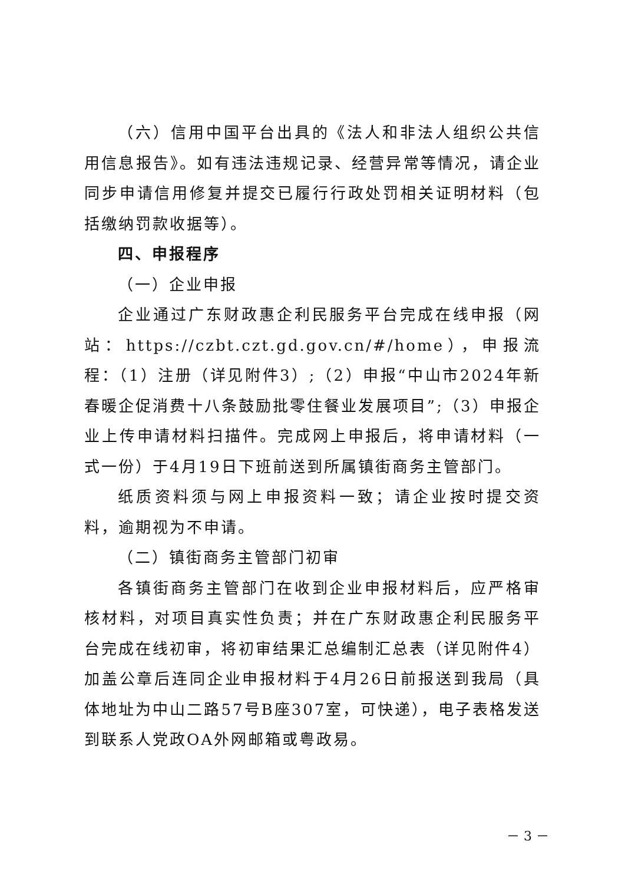（六）信用中国平台出具的《法人和非法人组织公共信用信息报告》。如有违法违规记录、经营异常等情况，请企业同步申请信用修复并提交已履行行政处罚相关证明材料（包括缴纳罚款收据等）。
四、申报程序
（一）企业申报
企业通过广东财政惠企利民服务平台完成在线申报（网站：https://czbt.czt.gd.gov.cn/#/home），申报流程：（1）注册（详见附件3）;（2）申报“中山市2024年新春暖企促消费十八条鼓励批零住餐业发展项目”;（3）申报企业上传申请材料扫描件。完成网上申报后，将申请材料（一式一份）于4月19日下班前送到所属镇街商务主管部门。
纸质资料须与网上申报资料一致；请企业按时提交资料，逾期视为不申请。
（二）镇街商务主管部门初审
各镇街商务主管部门在收到企业申报材料后，应严格审核材料，对项目真实性负责；并在广东财政惠企利民服务平台完成在线初审，将初审结果汇总编制汇总表（详见附件4）加盖公章后连同企业申报材料于4月26日前报送到我局（具体地址为中山二路57号B座307室，可快递），电子表格发送到联系人党政OA外网邮箱或粤政易。
－ 3 －